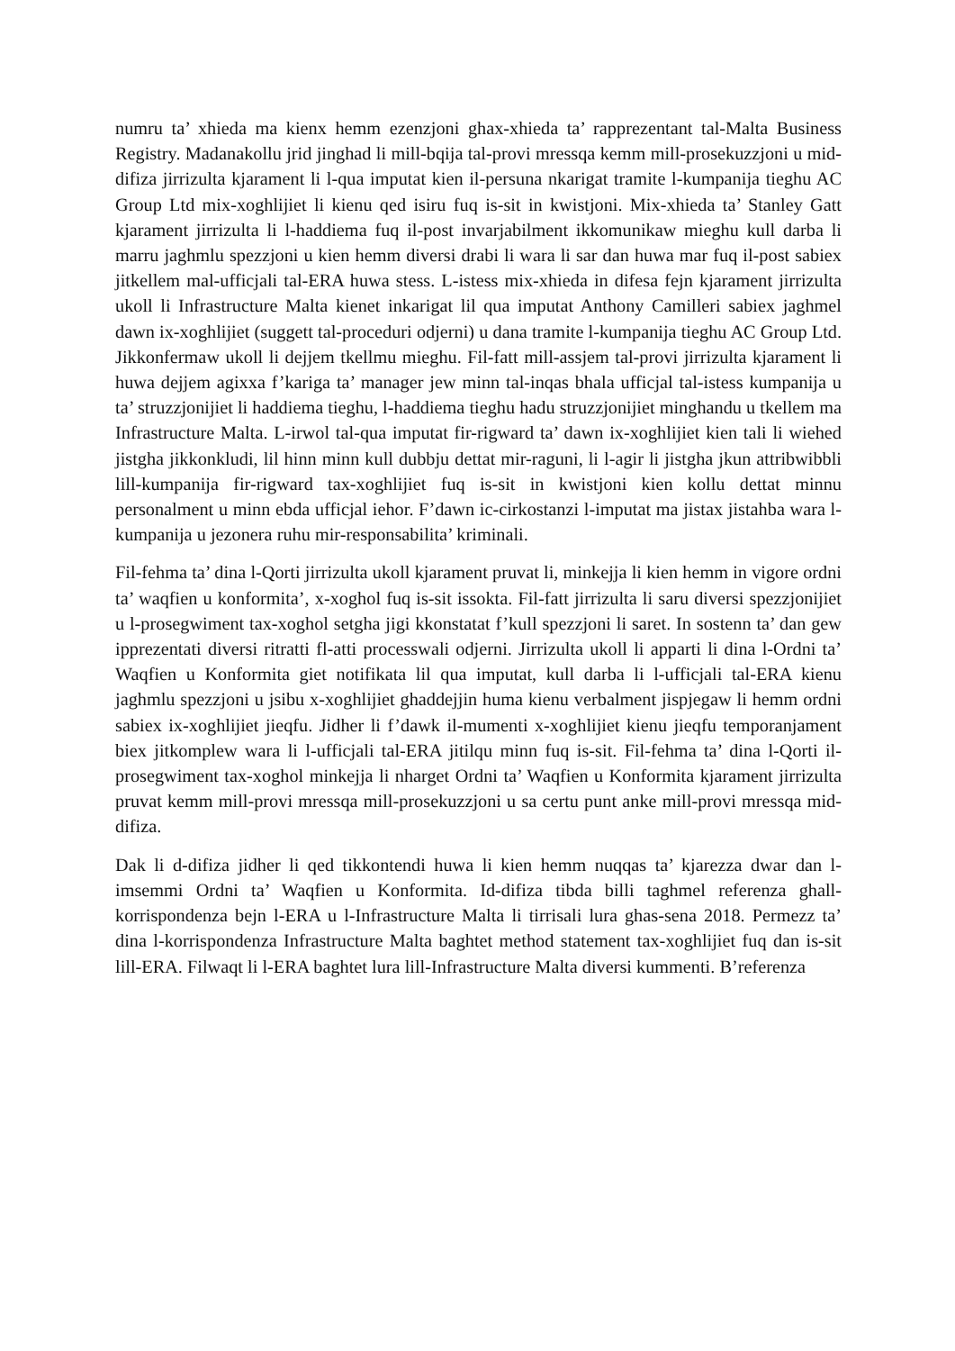numru ta’ xhieda ma kienx hemm ezenzjoni ghax-xhieda ta’ rapprezentant tal-Malta Business Registry. Madanakollu jrid jinghad li mill-bqija tal-provi mressqa kemm mill-prosekuzzjoni u mid-difiza jirrizulta kjarament li l-qua imputat kien il-persuna nkarigat tramite l-kumpanija tieghu AC Group Ltd mix-xoghlijiet li kienu qed isiru fuq is-sit in kwistjoni. Mix-xhieda ta’ Stanley Gatt kjarament jirrizulta li l-haddiema fuq il-post invarjabilment ikkomunikaw mieghu kull darba li marru jaghmlu spezzjoni u kien hemm diversi drabi li wara li sar dan huwa mar fuq il-post sabiex jitkellem mal-ufficjali tal-ERA huwa stess. L-istess mix-xhieda in difesa fejn kjarament jirrizulta ukoll li Infrastructure Malta kienet inkarigat lil qua imputat Anthony Camilleri sabiex jaghmel dawn ix-xoghlijiet (suggett tal-proceduri odjerni) u dana tramite l-kumpanija tieghu AC Group Ltd. Jikkonfermaw ukoll li dejjem tkellmu mieghu. Fil-fatt mill-assjem tal-provi jirrizulta kjarament li huwa dejjem agixxa f’kariga ta’ manager jew minn tal-inqas bhala ufficjal tal-istess kumpanija u ta’ struzzjonijiet li haddiema tieghu, l-haddiema tieghu hadu struzzjonijiet minghandu u tkellem ma Infrastructure Malta. L-irwol tal-qua imputat fir-rigward ta’ dawn ix-xoghlijiet kien tali li wiehed jistgha jikkonkludi, lil hinn minn kull dubbju dettat mir-raguni, li l-agir li jistgha jkun attribwibbli lill-kumpanija fir-rigward tax-xoghlijiet fuq is-sit in kwistjoni kien kollu dettat minnu personalment u minn ebda ufficjal iehor. F’dawn ic-cirkostanzi l-imputat ma jistax jistahba wara l-kumpanija u jezonera ruhu mir-responsabilita’ kriminali.
Fil-fehma ta’ dina l-Qorti jirrizulta ukoll kjarament pruvat li, minkejja li kien hemm in vigore ordni ta’ waqfien u konformita’, x-xoghol fuq is-sit issokta. Fil-fatt jirrizulta li saru diversi spezzjonijiet u l-prosegwiment tax-xoghol setgha jigi kkonstatat f’kull spezzjoni li saret. In sostenn ta’ dan gew ipprezentati diversi ritratti fl-atti processwali odjerni. Jirrizulta ukoll li apparti li dina l-Ordni ta’ Waqfien u Konformita giet notifikata lil qua imputat, kull darba li l-ufficjali tal-ERA kienu jaghmlu spezzjoni u jsibu x-xoghlijiet ghaddejjin huma kienu verbalment jispjegaw li hemm ordni sabiex ix-xoghlijiet jieqfu. Jidher li f’dawk il-mumenti x-xoghlijiet kienu jieqfu temporanjament biex jitkomplew wara li l-ufficjali tal-ERA jitilqu minn fuq is-sit. Fil-fehma ta’ dina l-Qorti il-prosegwiment tax-xoghol minkejja li nharget Ordni ta’ Waqfien u Konformita kjarament jirrizulta pruvat kemm mill-provi mressqa mill-prosekuzzjoni u sa certu punt anke mill-provi mressqa mid-difiza.
Dak li d-difiza jidher li qed tikkontendi huwa li kien hemm nuqqas ta’ kjarezza dwar dan l-imsemmi Ordni ta’ Waqfien u Konformita. Id-difiza tibda billi taghmel referenza ghall-korrispondenza bejn l-ERA u l-Infrastructure Malta li tirrisali lura ghas-sena 2018. Permezz ta’ dina l-korrispondenza Infrastructure Malta baghtet method statement tax-xoghlijiet fuq dan is-sit lill-ERA. Filwaqt li l-ERA baghtet lura lill-Infrastructure Malta diversi kummenti. B’referenza